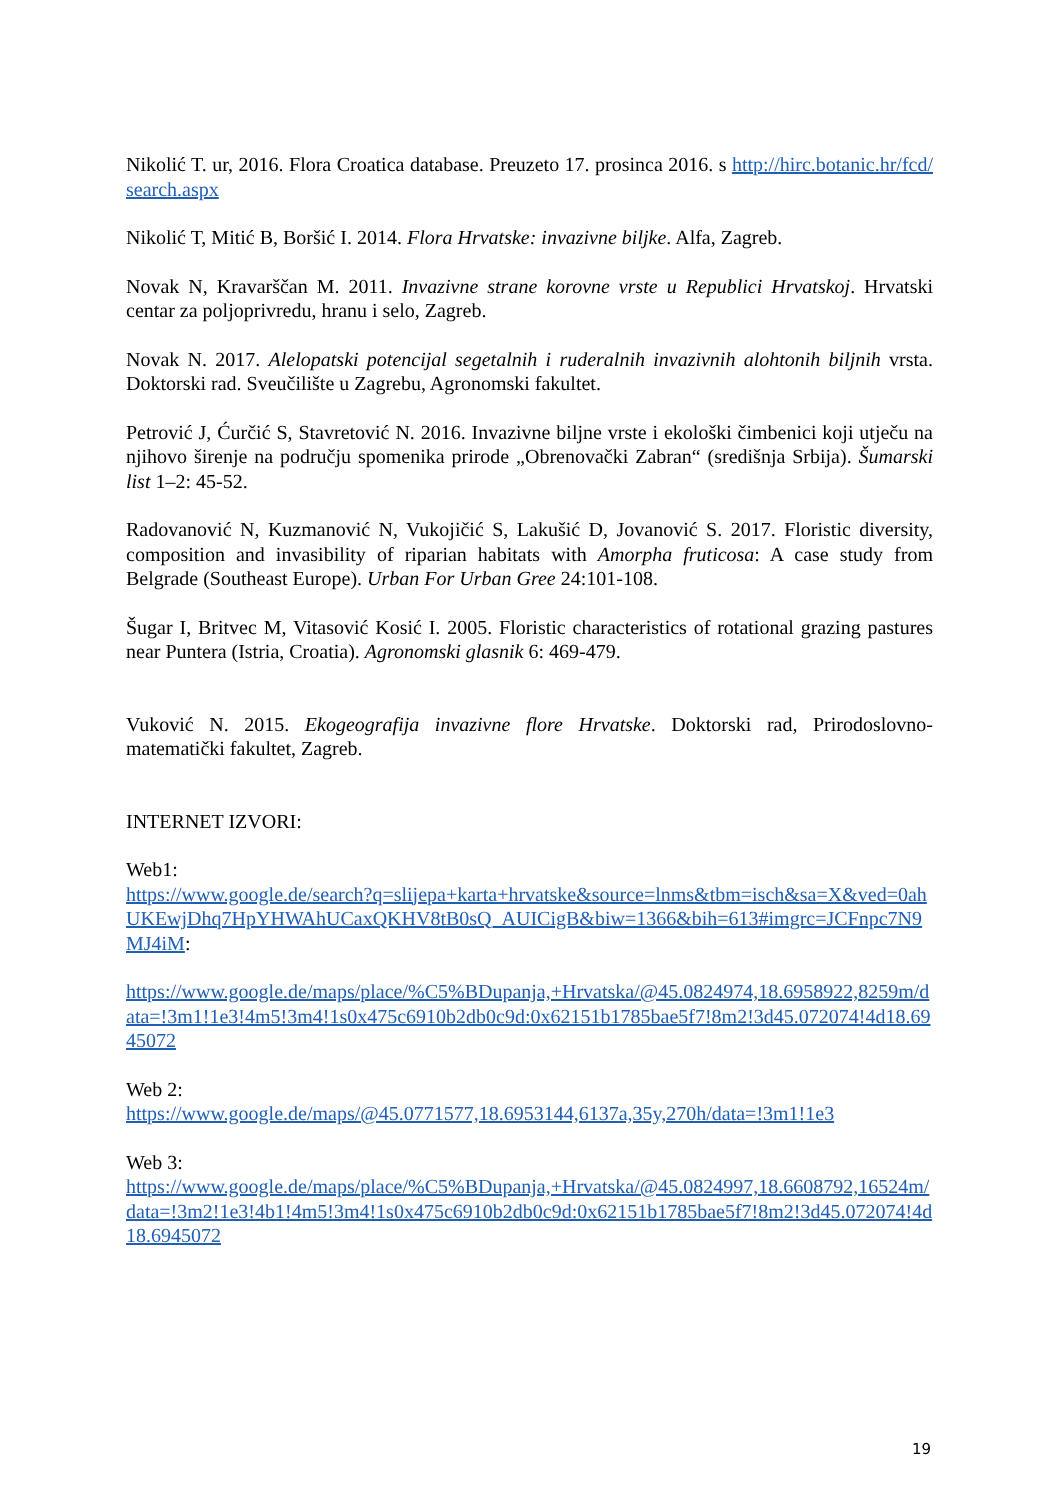Nikolić T. ur, 2016. Flora Croatica database. Preuzeto 17. prosinca 2016. s http://hirc.botanic.hr/fcd/search.aspx
Nikolić T, Mitić B, Boršić I. 2014. Flora Hrvatske: invazivne biljke. Alfa, Zagreb.
Novak N, Kravarščan M. 2011. Invazivne strane korovne vrste u Republici Hrvatskoj. Hrvatski centar za poljoprivredu, hranu i selo, Zagreb.
Novak N. 2017. Alelopatski potencijal segetalnih i ruderalnih invazivnih alohtonih biljnih vrsta. Doktorski rad. Sveučilište u Zagrebu, Agronomski fakultet.
Petrović J, Ćurčić S, Stavretović N. 2016. Invazivne biljne vrste i ekološki čimbenici koji utječu na njihovo širenje na području spomenika prirode „Obrenovački Zabran“ (središnja Srbija). Šumarski list 1–2: 45-52.
Radovanović N, Kuzmanović N, Vukojičić S, Lakušić D, Jovanović S. 2017. Floristic diversity, composition and invasibility of riparian habitats with Amorpha fruticosa: A case study from Belgrade (Southeast Europe). Urban For Urban Gree 24:101-108.
Šugar I, Britvec M, Vitasović Kosić I. 2005. Floristic characteristics of rotational grazing pastures near Puntera (Istria, Croatia). Agronomski glasnik 6: 469-479.
Vuković N. 2015. Ekogeografija invazivne flore Hrvatske. Doktorski rad, Prirodoslovno-matematički fakultet, Zagreb.
INTERNET IZVORI:
Web1:
https://www.google.de/search?q=slijepa+karta+hrvatske&source=lnms&tbm=isch&sa=X&ved=0ahUKEwjDhq7HpYHWAhUCaxQKHV8tB0sQ_AUICigB&biw=1366&bih=613#imgrc=JCFnpc7N9MJ4iM:
https://www.google.de/maps/place/%C5%BDupanja,+Hrvatska/@45.0824974,18.6958922,8259m/data=!3m1!1e3!4m5!3m4!1s0x475c6910b2db0c9d:0x62151b1785bae5f7!8m2!3d45.072074!4d18.6945072
Web 2:
https://www.google.de/maps/@45.0771577,18.6953144,6137a,35y,270h/data=!3m1!1e3
Web 3:
https://www.google.de/maps/place/%C5%BDupanja,+Hrvatska/@45.0824997,18.6608792,16524m/data=!3m2!1e3!4b1!4m5!3m4!1s0x475c6910b2db0c9d:0x62151b1785bae5f7!8m2!3d45.072074!4d18.6945072
19